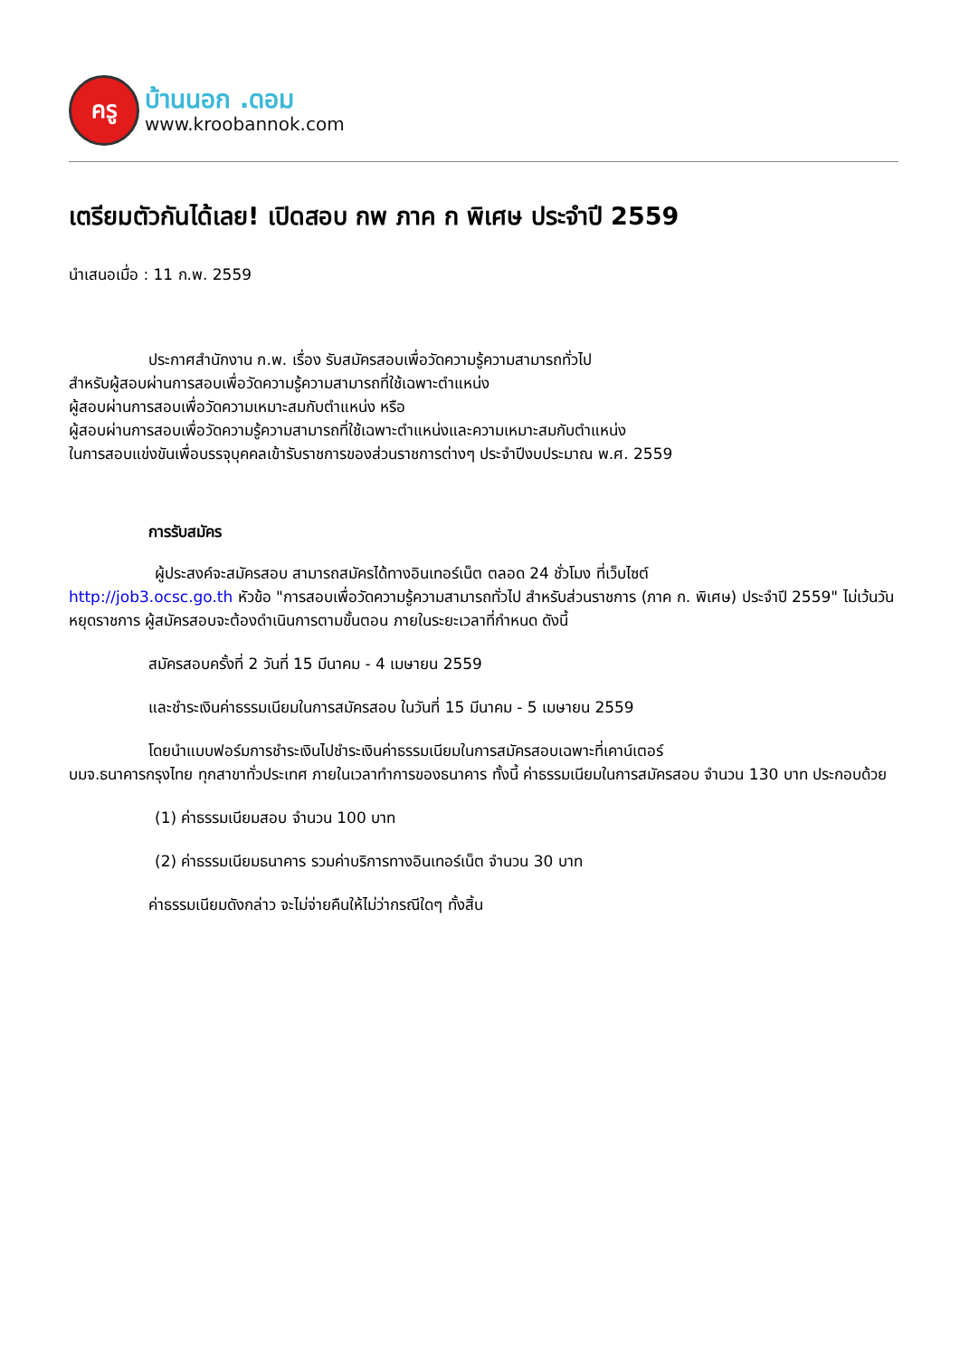ครู
บ้านนอก .ดอม
www.kroobannok.com
เตรียมตัวกันได้เลย! เปิดสอบ กพ ภาค ก พิเศษ ประจำปี 2559
นำเสนอเมื่อ : 11 ก.พ. 2559
ประกาศสำนักงาน ก.พ. เรื่อง รับสมัครสอบเพื่อวัดความรู้ความสามารถทั่วไป
สำหรับผู้สอบผ่านการสอบเพื่อวัดความรู้ความสามารถที่ใช้เฉพาะตำแหน่ง
ผู้สอบผ่านการสอบเพื่อวัดความเหมาะสมกับตำแหน่ง หรือ
ผู้สอบผ่านการสอบเพื่อวัดความรู้ความสามารถที่ใช้เฉพาะตำแหน่งและความเหมาะสมกับตำแหน่ง
ในการสอบแข่งขันเพื่อบรรจุบุคคลเข้ารับราชการของส่วนราชการต่างๆ ประจำปีงบประมาณ พ.ศ. 2559
การรับสมัคร
ผู้ประสงค์จะสมัครสอบ สามารถสมัครได้ทางอินเทอร์เน็ต ตลอด 24 ชั่วโมง ที่เว็บไซต์
http://job3.ocsc.go.th หัวข้อ "การสอบเพื่อวัดความรู้ความสามารถทั่วไป สำหรับส่วนราชการ (ภาค ก. พิเศษ) ประจำปี 2559" ไม่เว้นวันหยุดราชการ ผู้สมัครสอบจะต้องดำเนินการตามขั้นตอน ภายในระยะเวลาที่กำหนด ดังนี้
สมัครสอบครั้งที่ 2 วันที่ 15 มีนาคม - 4 เมษายน 2559
และชำระเงินค่าธรรมเนียมในการสมัครสอบ ในวันที่ 15 มีนาคม - 5 เมษายน 2559
โดยนำแบบฟอร์มการชำระเงินไปชำระเงินค่าธรรมเนียมในการสมัครสอบเฉพาะที่เคาน์เตอร์
บมจ.ธนาคารกรุงไทย ทุกสาขาทั่วประเทศ ภายในเวลาทำการของธนาคาร ทั้งนี้ ค่าธรรมเนียมในการสมัครสอบ จำนวน 130 บาท ประกอบด้วย
(1) ค่าธรรมเนียมสอบ จำนวน 100 บาท
(2) ค่าธรรมเนียมธนาคาร รวมค่าบริการทางอินเทอร์เน็ต จำนวน 30 บาท
ค่าธรรมเนียมดังกล่าว จะไม่จ่ายคืนให้ไม่ว่ากรณีใดๆ ทั้งสิ้น